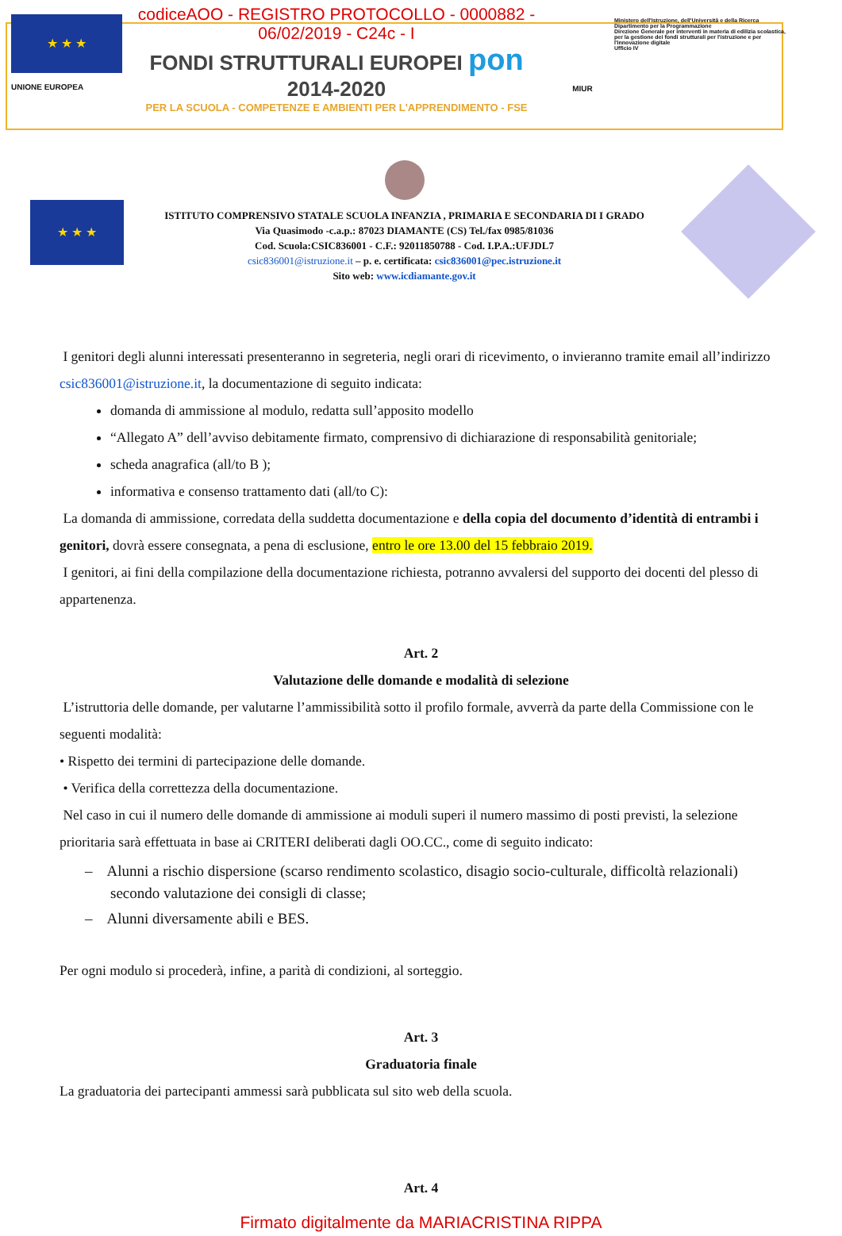★ ★ ★
UNIONE EUROPEA
codiceAOO - REGISTRO PROTOCOLLO - 0000882 - 06/02/2019 - C24c - I
FONDI STRUTTURALI EUROPEI pon 2014-2020
PER LA SCUOLA - COMPETENZE E AMBIENTI PER L'APPRENDIMENTO - FSE
MIUR
Ministero dell'Istruzione, dell'Università e della Ricerca
Dipartimento per la Programmazione
Direzione Generale per interventi in materia di edilizia scolastica, per la gestione dei fondi strutturali per l'istruzione e per l'innovazione digitale
Ufficio IV
★ ★ ★
ISTITUTO COMPRENSIVO STATALE SCUOLA INFANZIA , PRIMARIA E SECONDARIA DI I GRADO
Via Quasimodo -c.a.p.: 87023 DIAMANTE (CS) Tel./fax 0985/81036
Cod. Scuola:CSIC836001 - C.F.: 92011850788 - Cod. I.P.A.:UFJDL7
csic836001@istruzione.it – p. e. certificata: csic836001@pec.istruzione.it
Sito web: www.icdiamante.gov.it
I genitori degli alunni interessati presenteranno in segreteria, negli orari di ricevimento, o invieranno tramite email all’indirizzo csic836001@istruzione.it, la documentazione di seguito indicata:
domanda di ammissione al modulo, redatta sull’apposito modello
“Allegato A” dell’avviso debitamente firmato, comprensivo di dichiarazione di responsabilità genitoriale;
scheda anagrafica (all/to B );
informativa e consenso trattamento dati (all/to C):
La domanda di ammissione, corredata della suddetta documentazione e della copia del documento d’identità di entrambi i genitori, dovrà essere consegnata, a pena di esclusione, entro le ore 13.00 del 15 febbraio 2019.
I genitori, ai fini della compilazione della documentazione richiesta, potranno avvalersi del supporto dei docenti del plesso di appartenenza.
Art. 2
Valutazione delle domande e modalità di selezione
L’istruttoria delle domande, per valutarne l’ammissibilità sotto il profilo formale, avverrà da parte della Commissione con le seguenti modalità:
• Rispetto dei termini di partecipazione delle domande.
• Verifica della correttezza della documentazione.
Nel caso in cui il numero delle domande di ammissione ai moduli superi il numero massimo di posti previsti, la selezione prioritaria sarà effettuata in base ai CRITERI deliberati dagli OO.CC., come di seguito indicato:
– Alunni a rischio dispersione (scarso rendimento scolastico, disagio socio-culturale, difficoltà relazionali) secondo valutazione dei consigli di classe;
– Alunni diversamente abili e BES.
Per ogni modulo si procederà, infine, a parità di condizioni, al sorteggio.
Art. 3
Graduatoria finale
La graduatoria dei partecipanti ammessi sarà pubblicata sul sito web della scuola.
Art. 4
Firmato digitalmente da MARIACRISTINA RIPPA